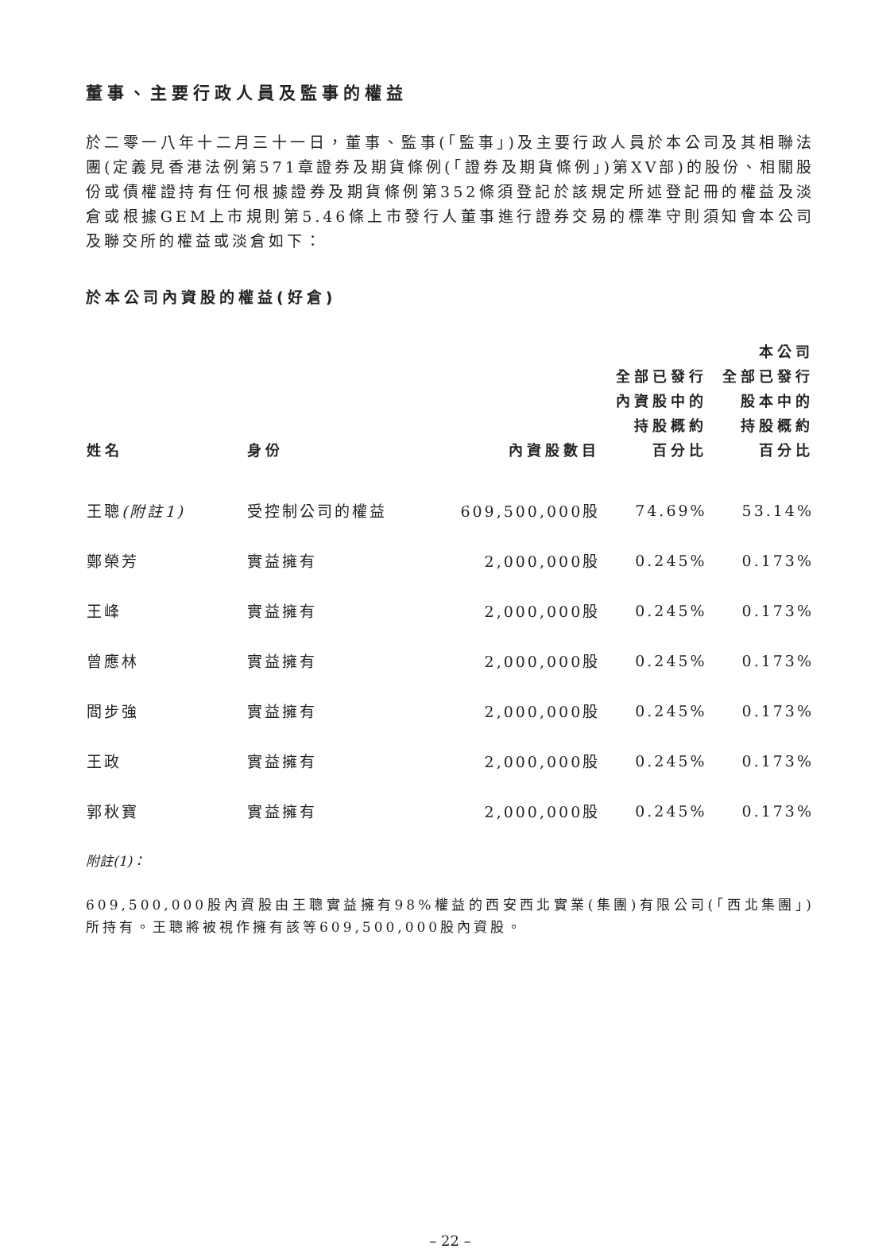董事、主要行政人員及監事的權益
於二零一八年十二月三十一日，董事、監事(「監事」)及主要行政人員於本公司及其相聯法團(定義見香港法例第571章證券及期貨條例(「證券及期貨條例」)第XV部)的股份、相關股份或債權證持有任何根據證券及期貨條例第352條須登記於該規定所述登記冊的權益及淡倉或根據GEM上市規則第5.46條上市發行人董事進行證券交易的標準守則須知會本公司及聯交所的權益或淡倉如下：
於本公司內資股的權益(好倉)
| 姓名 | 身份 | 內資股數目 | 全部已發行 內資股中的 持股概約 百分比 | 本公司 全部已發行 股本中的 持股概約 百分比 |
| --- | --- | --- | --- | --- |
| 王聰 (附註1) | 受控制公司的權益 | 609,500,000股 | 74.69% | 53.14% |
| 鄭榮芳 | 實益擁有 | 2,000,000股 | 0.245% | 0.173% |
| 王峰 | 實益擁有 | 2,000,000股 | 0.245% | 0.173% |
| 曾應林 | 實益擁有 | 2,000,000股 | 0.245% | 0.173% |
| 閻步強 | 實益擁有 | 2,000,000股 | 0.245% | 0.173% |
| 王政 | 實益擁有 | 2,000,000股 | 0.245% | 0.173% |
| 郭秋寶 | 實益擁有 | 2,000,000股 | 0.245% | 0.173% |
附註(1)：
609,500,000股內資股由王聰實益擁有98%權益的西安西北實業(集團)有限公司(「西北集團」)所持有。王聰將被視作擁有該等609,500,000股內資股。
– 22 –